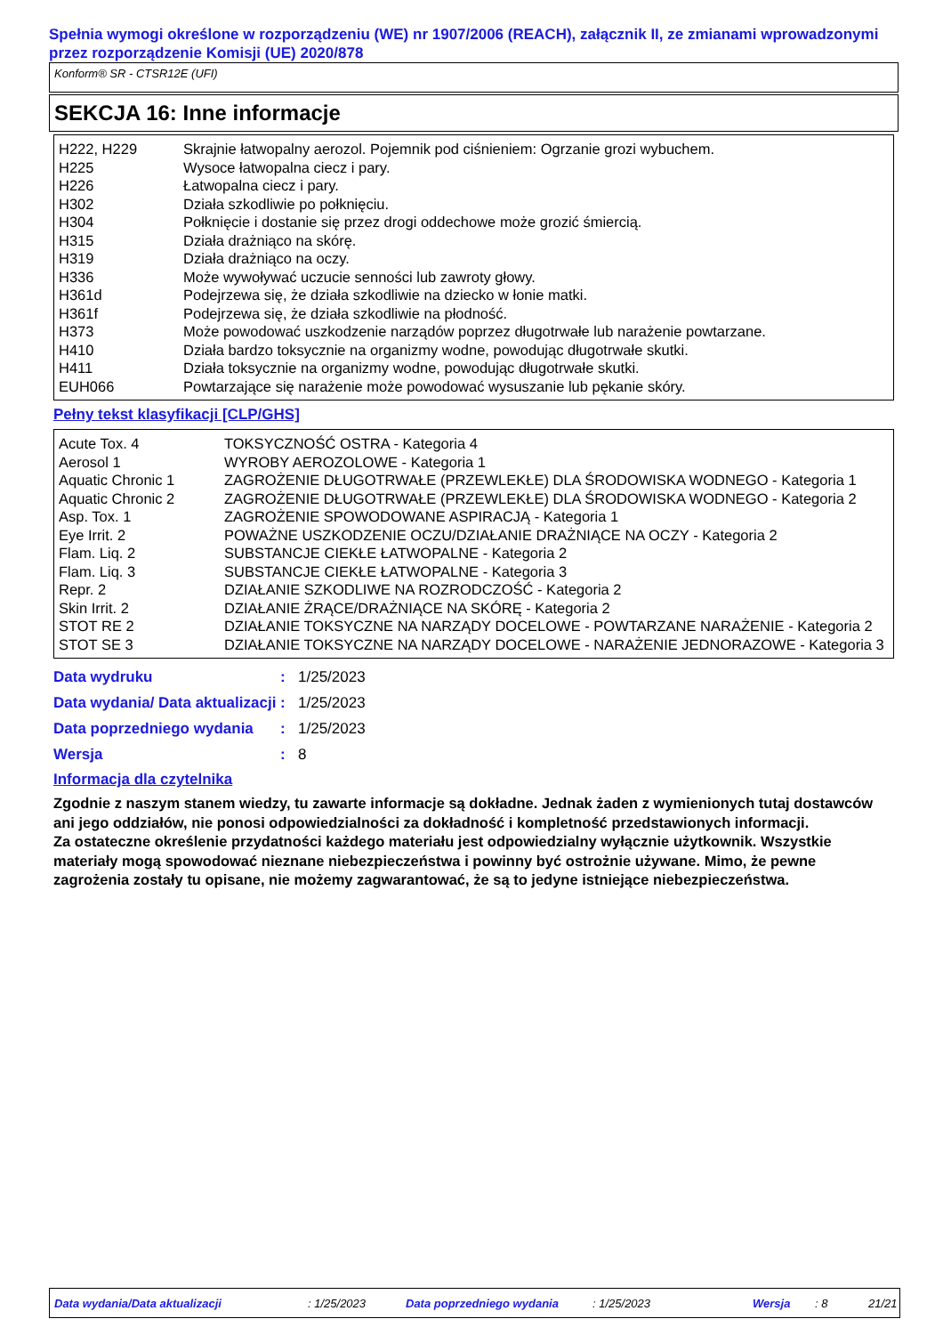Spełnia wymogi określone w rozporządzeniu (WE) nr 1907/2006 (REACH), załącznik II, ze zmianami wprowadzonymi przez rozporządzenie Komisji (UE) 2020/878
Konform® SR - CTSR12E (UFI)
SEKCJA 16: Inne informacje
| H222, H229 | Skrajnie łatwopalny aerozol. Pojemnik pod ciśnieniem: Ogrzanie grozi wybuchem. |
| H225 | Wysoce łatwopalna ciecz i pary. |
| H226 | Łatwopalna ciecz i pary. |
| H302 | Działa szkodliwie po połknięciu. |
| H304 | Połknięcie i dostanie się przez drogi oddechowe może grozić śmiercią. |
| H315 | Działa drażniąco na skórę. |
| H319 | Działa drażniąco na oczy. |
| H336 | Może wywoływać uczucie senności lub zawroty głowy. |
| H361d | Podejrzewa się, że działa szkodliwie na dziecko w łonie matki. |
| H361f | Podejrzewa się, że działa szkodliwie na płodność. |
| H373 | Może powodować uszkodzenie narządów poprzez długotrwałe lub narażenie powtarzane. |
| H410 | Działa bardzo toksycznie na organizmy wodne, powodując długotrwałe skutki. |
| H411 | Działa toksycznie na organizmy wodne, powodując długotrwałe skutki. |
| EUH066 | Powtarzające się narażenie może powodować wysuszanie lub pękanie skóry. |
Pełny tekst klasyfikacji [CLP/GHS]
| Acute Tox. 4 | TOKSYCZNOŚĆ OSTRA - Kategoria 4 |
| Aerosol 1 | WYROBY AEROZOLOWE - Kategoria 1 |
| Aquatic Chronic 1 | ZAGROŻENIE DŁUGOTRWAŁE (PRZEWLEKŁE) DLA ŚRODOWISKA WODNEGO - Kategoria 1 |
| Aquatic Chronic 2 | ZAGROŻENIE DŁUGOTRWAŁE (PRZEWLEKŁE) DLA ŚRODOWISKA WODNEGO - Kategoria 2 |
| Asp. Tox. 1 | ZAGROŻENIE SPOWODOWANE ASPIRACJĄ - Kategoria 1 |
| Eye Irrit. 2 | POWAŻNE USZKODZENIE OCZU/DZIAŁANIE DRAŻNIĄCE NA OCZY - Kategoria 2 |
| Flam. Liq. 2 | SUBSTANCJE CIEKŁE ŁATWOPALNE - Kategoria 2 |
| Flam. Liq. 3 | SUBSTANCJE CIEKŁE ŁATWOPALNE - Kategoria 3 |
| Repr. 2 | DZIAŁANIE SZKODLIWE NA ROZRODCZOŚĆ - Kategoria 2 |
| Skin Irrit. 2 | DZIAŁANIE ŻRĄCE/DRAŻNIĄCE NA SKÓRĘ - Kategoria 2 |
| STOT RE 2 | DZIAŁANIE TOKSYCZNE NA NARZĄDY DOCELOWE - POWTARZANE NARAŻENIE - Kategoria 2 |
| STOT SE 3 | DZIAŁANIE TOKSYCZNE NA NARZĄDY DOCELOWE - NARAŻENIE JEDNORAZOWE - Kategoria 3 |
| Data wydruku | : | 1/25/2023 |
| Data wydania/ Data aktualizacji | : | 1/25/2023 |
| Data poprzedniego wydania | : | 1/25/2023 |
| Wersja | : | 8 |
Informacja dla czytelnika
Zgodnie z naszym stanem wiedzy, tu zawarte informacje są dokładne. Jednak żaden z wymienionych tutaj dostawców ani jego oddziałów, nie ponosi odpowiedzialności za dokładność i kompletność przedstawionych informacji.
Za ostateczne określenie przydatności każdego materiału jest odpowiedzialny wyłącznie użytkownik. Wszystkie materiały mogą spowodować nieznane niebezpieczeństwa i powinny być ostrożnie używane. Mimo, że pewne zagrożenia zostały tu opisane, nie możemy zagwarantować, że są to jedyne istniejące niebezpieczeństwa.
Data wydania/Data aktualizacji : 1/25/2023 Data poprzedniego wydania : 1/25/2023 Wersja : 8 21/21